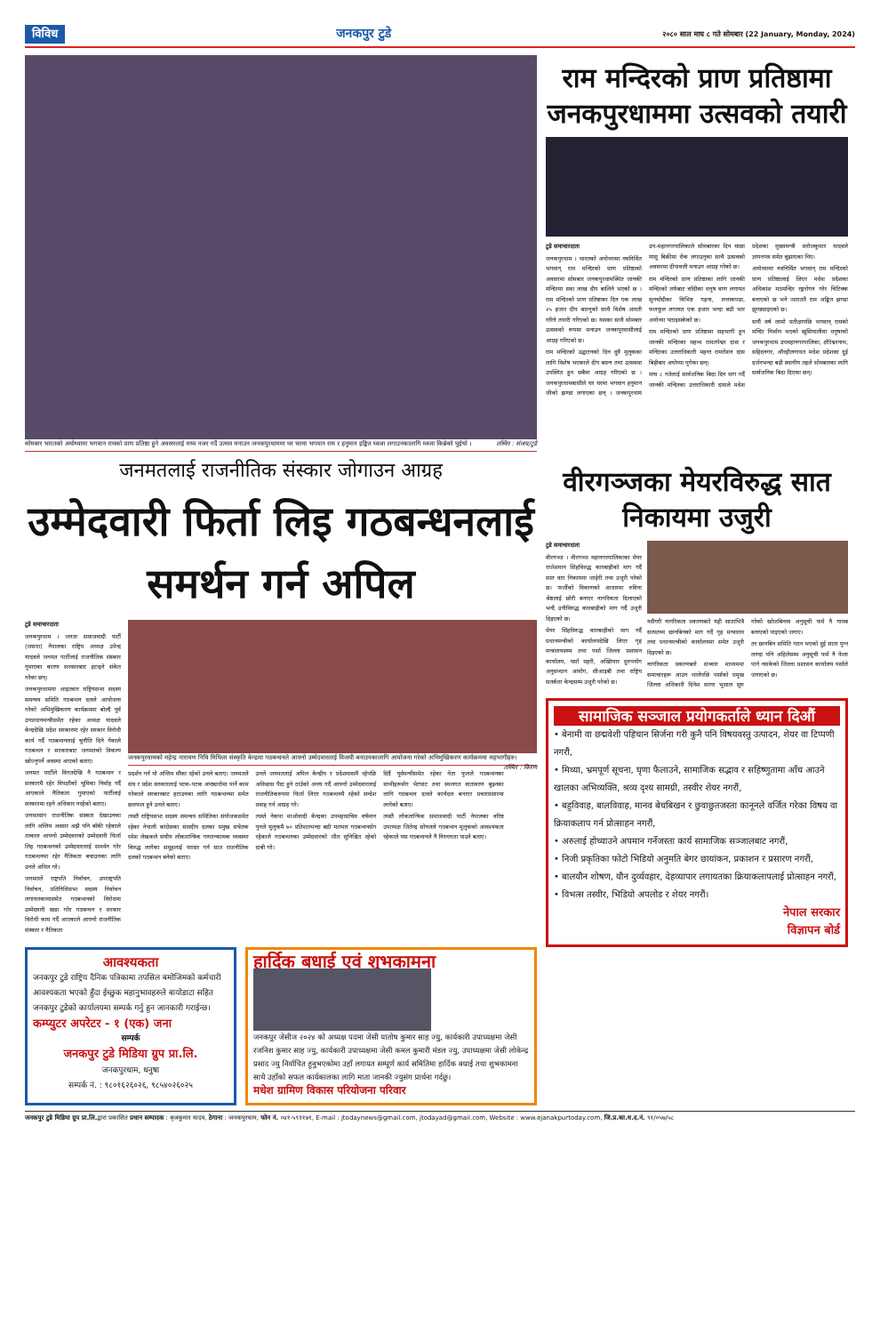विविध जनकपुर टुडे २०८० साल माघ ८ गते सोमबार (22 January, Monday, 2024)
सोमबार भारतको अयोध्यामा भगवान रामको प्राण प्रतिष्ठा हुने अवसरलाई मध्य नजर गर्दै उत्सव मनाउन जनकपुरधाममा घर घरमा भगवान राम र हनुमान इङ्कित ध्वजा लगाउनकालागि ध्वजा किन्नेको घुईचो । तस्विर : संजय/टुडे
राम मन्दिरको प्राण प्रतिष्ठामा जनकपुरधाममा उत्सवको तयारी
टुडे समाचारदाता
जनकपुरधाम । भारतको अयोध्यामा नवनिर्मित भगवान् राम मन्दिरको प्राण प्रतिष्ठाको अवसरमा सोमबार जनकपुरधामस्थित जानकी मन्दिरमा सवा लाख दीप बालिने भएको छ । राम मन्दिरको प्राण प्रतिष्ठाका दिन एक लाख २५ हजार दीप बाल्नुको साथै विशेष आरती गरिने तयारी गरिएको छ। यसका साथै सोमबार उत्सवको रूपमा मनाउन जनकपुरवासीलाई आग्रह गरिएको छ।
राम मन्दिरको उद्घाटनको दिन दुवै मुलुकका लागि विशेष भएकाले दीप बाल्न तथा उत्सवमा उपस्थित हुन सबैमा आग्रह गरिएको छ । जनकपुरधामबासीले घर घरमा भगवान हनुमान जीको झण्डा लगाएका छन् । जनकपुरधाम उप-महानगरपालिकाले सोमबारका दिन माछा मासु बिक्रीमा रोक लगाउनुका साथै उत्सवको अवसरमा दीपावली मनाउन आग्रह गरेको छ।
राम मन्दिरको प्राण प्रतिष्ठाका लागि जानकी मन्दिरको तर्फबाट चाँदीका धनुष वाण लगायत सुनचाँदीका विभिन्न गहना, लत्ताकपडा, फलफूल लगायत एक हजार भन्दा बढी भार अयोध्या पठाइसकेको छ।
राम मन्दिरको प्राण प्रतिष्ठामा सहभागी हुन जानकी मन्दिरका महन्थ रामतपेश्वर दास र मन्दिरका उत्तराधिकारी महन्त रामरोशन दास बिहीबार अयोध्या पुगेका छन्।
माघ ८ गतेलाई सार्वजनिक बिदा दिन माग गर्दै जानकी मन्दिरका उत्तराधिकारी दासले मधेश प्रदेशका मुख्यमन्त्री सरोजकुमार यादवले ज्ञापनपत्र समेत बुझाएका थिए।
अयोध्यामा नवनिर्मित भगवान् राम मन्दिरको प्राण प्रतिष्ठालाई लिएर मधेश प्रदेशका अधिकांश मठमन्दिर रङ्गरोगन गरेर चिटिक्क बनाएको छ भने जताततै राम अङ्कित झण्डा झुण्ड्याइएको छ।
सयौं वर्ष लामो प्रतीक्षापछि भगवान् रामको मन्दिर निर्माण भएको खुसियालीमा धनुषाको जनकपुरधाम उपमहानगरपालिका, क्षीरेश्वरनाथ, सहिदनगर, औरहीलगायत मधेश प्रदेशका दुई दर्जनभन्दा बढी स्थानीय तहले सोमबारका लागि सार्वजनिक बिदा दिएका छन्।
जनमतलाई राजनीतिक संस्कार जोगाउन आग्रह
उम्मेदवारी फिर्ता लिइ गठबन्धनलाई समर्थन गर्न अपिल
टुडे समाचारदाता
जनकपुरधाम । जनता समाजवादी पार्टी (जसपा) नेपालका राष्ट्रिय अध्यक्ष उपेन्द्र यादवले जनमत पार्टीलाई राजनीतिक संस्कार गुमाएका कारण सरकारबाट हटाइने संकेत गरेका छन्।
जनकपुरधाममा आइतवार राष्ट्रियसभा सदस्य समन्वय समिति गठबन्धन दलले आयोजना गरेको अभिमुखिकरण कार्यक्रममा बोल्दै पूर्व उपप्रधानमन्त्रीसमेत रहेका अध्यक्ष यादवले केन्द्रदेखि प्रदेश सरकारमा रहेर सरकार विरोधी कार्य गर्दै गठबन्धनलाई चुनौति दिने गेकाले गठबन्धन र सरकारबाट जनमतको विकल्प खोज्नुपर्ने अवस्था आएको बताए।
जनमत पार्टीले विगतदेखि नै गठबन्धन र सरकारमै रहेर विपक्षीको भूमिका निर्वाह गर्दै आएकाले नैतिकता गुमाएको पार्टीलाई सरकारमा रहने अधिकार नरहेको बताए।
जनमतसंग राजनीतिक संस्कार देखाउनका लागि अन्तिम अवसर अझै पनि बाँकी रहेकाले तत्काल आफ्नो उम्मेदवारको उम्मेदवारी फिर्ता लिइ गठबन्धनको उम्मेदवारलाई समर्थन गरेर गठबन्धनमा रहेर नैतिकता बचाउनका लागि उनले अपिल गरे।
जनमतले राष्ट्रपति निर्वाचन, उपराष्ट्रपति निर्वाचन, प्रतिनिधिसभा सदस्य निर्वाचन लगायतकामासमेत गठबन्धनको विरोधमा उम्मेदवारी खडा गरेर गठबन्धन र सरकार विरोधी काम गर्दै आएकाले आफ्नो राजनीतिक संस्कार र नैतिकता
जनकपुरधामको महेन्द्र नारायण निधि मिथिला संस्कृति केन्द्रमा गठबन्धनले आफ्नो उम्मेदवारलाई विजयी बनाउनकालागि आयोजना गरेको अभिमुखिकरण कार्यक्रममा सहभागीहरु। तस्विर : किरण
प्रदर्शन गर्न यो अन्तिम मौका रहेको उनले बताए। जनमतले संघ र प्रदेश सरकारलाई पटक-पटक अप्ठ्यारोमा पार्ने काम गरेकाले सरकारबाट हटाउनका लागि गठबन्धनमा समेत छलफल हुने उनले बताए।
त्यस्तै राष्ट्रियसभा सदस्य समन्वय समितिका संयोजकसमेत रहेका नेपाली कांग्रेसका संसदीय दलका प्रमुख सचेतक रमेश लेखकले संघीय लोकतान्त्रिक गणतन्त्रात्मक व्यवस्था विरुद्ध लागेका समूहलाई परास्त गर्न सात राजनीतिक दलको गठबन्धन बनेको बताए।
उनले जनमतलाई अपिल केन्द्रीय र प्रदेशमासमै रहेपछि अविश्वास पैदा हुने ठाउँको अन्त्य गर्दै आफ्नो उम्मेदवारलाई राजनीतिकरुपमा फिर्ता लिएर गठबन्धनमै रहेको सन्देश प्रवाह गर्न आग्रह गरे।
त्यस्ते नेकपा माओवादी केन्द्रका उपमहासचिव वर्षमान पुनले मुलुकमै ७० प्रतिशतभन्दा बढी मतभार गठबन्धनसँग रहेकाले गठबन्धनका उम्मेदवारको जीत सुनिश्चित रहेको दाबी गरे।
दिदैं पूर्वमन्त्रीसमेत रहेका नेता फुलले गठबन्धनका साथीहरूसँग भेटघाट तथा स्थलगत वातावरण बुझ्नका लागि गठबन्धन दलले कार्यदल बनाएर प्रचारप्रसारमा लागेको बताए।
त्यस्तै लोकतान्त्रिक समाजवादी पार्टी नेपालका वरिष्ठ उपाध्यक्ष जितेन्द्र सोनलले गठबन्धन मुलुकको आवश्यकता रहेकाले यस गठबन्धनले नै निरन्तरता पाउने बताए।
वीरगञ्जका मेयरविरुद्ध सात निकायमा उजुरी
टुडे समाचारदाता
वीरगञ्ज । वीरगञ्ज महानगरपालिकाका मेयर राजेशमान सिंहविरुद्ध कारबाहीको माग गर्दै सात वटा निकायमा जाहेरी तथा उजुरी परेको छ। फर्जीको विवरणको आधारमा रुविना श्रेष्ठलाई छोरी बनाएर नागरिकता दिलाएको भन्दै उनीविरुद्ध कारबाहीको माग गर्दै उजुरी दिइएको छ।
मेयर सिंहविरुद्ध कारबाहीको माग गर्दै प्रधानमन्त्रीको कार्यालयदेखि लिएर गृह मन्त्रालयसम्म तथा पर्सा जिल्ला प्रशासन कार्यालय, पर्सा प्रहरी, अख्तियार दुरुपयोग अनुसन्धान आयोग, सीआइबी तथा राष्ट्रिय सतर्कता केन्द्रसम्म उजुरी परेको छ।
यसैगरी नागरिकता प्रकरणबारे यही साताभित्रै सत्यतथ्य छानबिनको माग गर्दै गृह मन्त्रालय तथा प्रधानमन्त्रीको कार्यालयमा समेत उजुरी दिइएको छ।
नागरिकता प्रकरणबारे सञ्चार माध्यममा समाचारहरू आउन थालेपछि पर्साको प्रमुख जिल्ला अधिकारी दिनेश सागर भुसाल सुरु गरेको खोजबिनमा अनुसूची फर्म नै गायब बनाएको पाइएको जनाए।
तर छानबिन समिति गठन भएको दुई साता पुग्न लाग्दा पनि अहिलेसम्म अनुसूची फर्म नै फेला पार्न नसकेको जिल्ला प्रशासन कार्यालय पर्साले जनाएको छ।
सामाजिक सञ्जाल प्रयोगकर्ताले ध्यान दिऔं
• बेनामी वा छद्मवेशी पहिचान सिर्जना गरी कुनै पनि विषयवस्तु उत्पादन, शेयर वा टिप्पणी नगरौं,
• मिथ्या, भ्रमपूर्ण सूचना, घृणा फैलाउने, सामाजिक सद्भाव र सहिष्णुतामा आँच आउने खालका अभिव्यक्ति, श्रव्य दृश्य सामग्री, तस्वीर शेयर नगरौं,
• बहुविवाह, बालविवाह, मानव बेचबिखन र छुवाछुतजस्ता कानूनले वर्जित गरेका विषय वा क्रियाकलाप गर्न प्रोत्साहन नगरौं,
• अरुलाई होच्याउने अपमान गर्नेजस्ता कार्य सामाजिक सञ्जालबाट नगरौं,
• निजी प्रकृतिका फोटो भिडियो अनुमति बेगर छायांकन, प्रकाशन र प्रसारण नगरौं,
• बालयौन शोषण, यौन दुर्व्यवहार, देहव्यापार लगायतका क्रियाकलापलाई प्रोत्साहन नगरौं,
• विभत्स तस्वीर, भिडियो अपलोड र शेयर नगरौं।
नेपाल सरकार
विज्ञापन बोर्ड
आवश्यकता
जनकपुर टुडे राष्ट्रिय दैनिक पत्रिकामा तपसिल बमोजिमको कर्मचारी आवश्यकता भएको हुँदा ईच्छुक महानुभावहरुले बायोडाटा सहित जनकपुर टुडेको कार्यालयमा सम्पर्क गर्नु हुन जानकारी गराईन्छ।
कम्प्युटर अपरेटर - १ (एक) जना
सम्पर्क
जनकपुर टुडे मिडिया ग्रुप प्रा.लि.
जनकपुरधाम, धनुषा
सम्पर्क नं. : ९८०१६२६०२६, ९८५४०२६०२५
हार्दिक बधाई एवं शुभकामना
जनकपुर जेसीज २०२४ को अध्यक्ष पदमा जेसी यातोष कुमार साह ज्यु, कार्यकारी उपाध्यक्षमा जेसी रजनिश कुमार साह ज्यु, कार्यकारी उपाध्यक्षमा जेसी कमल कुमारी मंडल ज्यु, उपाध्यक्षमा जेसी लोकेन्द्र प्रसाद ज्यु निर्वाचित हुनुभएकोमा उहाँ लगायत सम्पूर्ण कार्य समितिमा हार्दिक बधाई तथा शुभकामना साथै उहाँको सफल कार्यकालका लागि माता जानकी ज्युसंग प्रार्थना गर्दछु।
मधेश ग्रामिण विकास परियोजना परिवार
जनकपुर टुडे मिडिया ग्रुप प्रा.लि. द्वारा प्रकाशित प्रधान सम्पादक : बृजकुमार यादव, ठेगाना : जनकपुरधाम, फोन नं. ०४१-५९११७१, E-mail : jtodaynews@gmail.com, jtodayad@gmail.com, Website : www.ejanakpurtoday.com, जि.प्र.का.ध.द.नं. ९१/०५७/५८